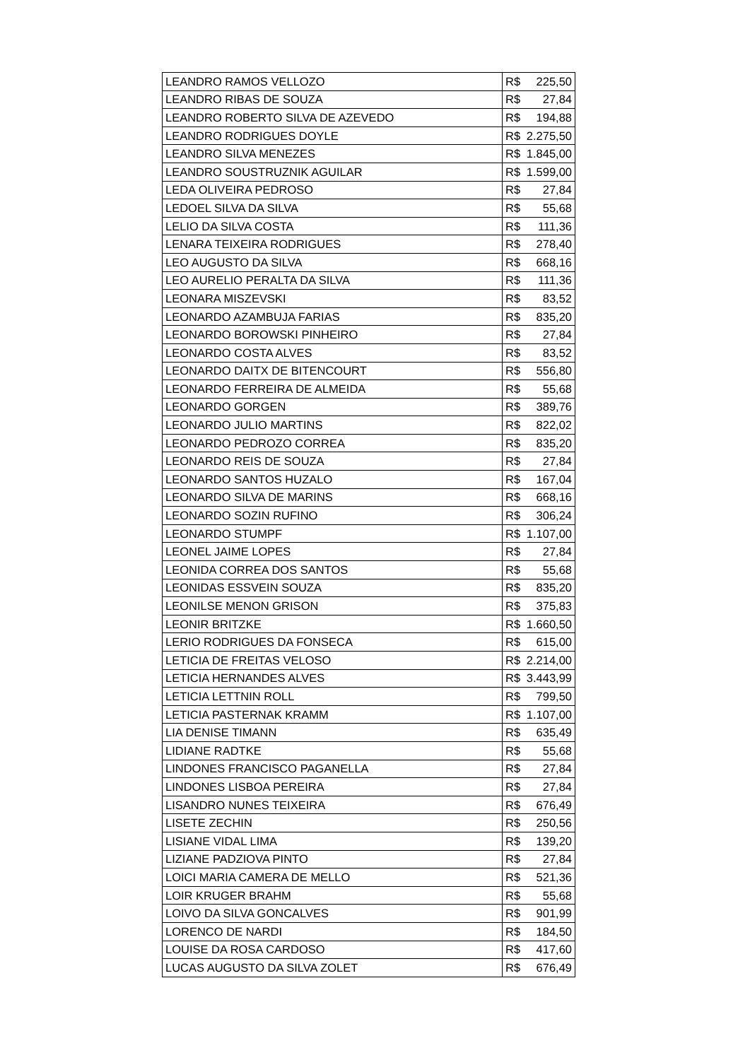| LEANDRO RAMOS VELLOZO | R$ | 225,50 |
| LEANDRO RIBAS DE SOUZA | R$ | 27,84 |
| LEANDRO ROBERTO SILVA DE AZEVEDO | R$ | 194,88 |
| LEANDRO RODRIGUES DOYLE | R$ | 2.275,50 |
| LEANDRO SILVA MENEZES | R$ | 1.845,00 |
| LEANDRO SOUSTRUZNIK AGUILAR | R$ | 1.599,00 |
| LEDA OLIVEIRA PEDROSO | R$ | 27,84 |
| LEDOEL SILVA DA SILVA | R$ | 55,68 |
| LELIO DA SILVA COSTA | R$ | 111,36 |
| LENARA TEIXEIRA RODRIGUES | R$ | 278,40 |
| LEO AUGUSTO DA SILVA | R$ | 668,16 |
| LEO AURELIO PERALTA DA SILVA | R$ | 111,36 |
| LEONARA MISZEVSKI | R$ | 83,52 |
| LEONARDO AZAMBUJA FARIAS | R$ | 835,20 |
| LEONARDO BOROWSKI PINHEIRO | R$ | 27,84 |
| LEONARDO COSTA ALVES | R$ | 83,52 |
| LEONARDO DAITX DE BITENCOURT | R$ | 556,80 |
| LEONARDO FERREIRA DE ALMEIDA | R$ | 55,68 |
| LEONARDO GORGEN | R$ | 389,76 |
| LEONARDO JULIO MARTINS | R$ | 822,02 |
| LEONARDO PEDROZO CORREA | R$ | 835,20 |
| LEONARDO REIS DE SOUZA | R$ | 27,84 |
| LEONARDO SANTOS HUZALO | R$ | 167,04 |
| LEONARDO SILVA DE MARINS | R$ | 668,16 |
| LEONARDO SOZIN RUFINO | R$ | 306,24 |
| LEONARDO STUMPF | R$ | 1.107,00 |
| LEONEL JAIME LOPES | R$ | 27,84 |
| LEONIDA CORREA DOS SANTOS | R$ | 55,68 |
| LEONIDAS ESSVEIN SOUZA | R$ | 835,20 |
| LEONILSE MENON GRISON | R$ | 375,83 |
| LEONIR BRITZKE | R$ | 1.660,50 |
| LERIO RODRIGUES DA FONSECA | R$ | 615,00 |
| LETICIA DE FREITAS VELOSO | R$ | 2.214,00 |
| LETICIA HERNANDES ALVES | R$ | 3.443,99 |
| LETICIA LETTNIN ROLL | R$ | 799,50 |
| LETICIA PASTERNAK KRAMM | R$ | 1.107,00 |
| LIA DENISE TIMANN | R$ | 635,49 |
| LIDIANE RADTKE | R$ | 55,68 |
| LINDONES FRANCISCO PAGANELLA | R$ | 27,84 |
| LINDONES LISBOA PEREIRA | R$ | 27,84 |
| LISANDRO NUNES TEIXEIRA | R$ | 676,49 |
| LISETE ZECHIN | R$ | 250,56 |
| LISIANE VIDAL LIMA | R$ | 139,20 |
| LIZIANE PADZIOVA PINTO | R$ | 27,84 |
| LOICI MARIA CAMERA DE MELLO | R$ | 521,36 |
| LOIR KRUGER BRAHM | R$ | 55,68 |
| LOIVO DA SILVA GONCALVES | R$ | 901,99 |
| LORENCO DE NARDI | R$ | 184,50 |
| LOUISE DA ROSA CARDOSO | R$ | 417,60 |
| LUCAS AUGUSTO DA SILVA ZOLET | R$ | 676,49 |